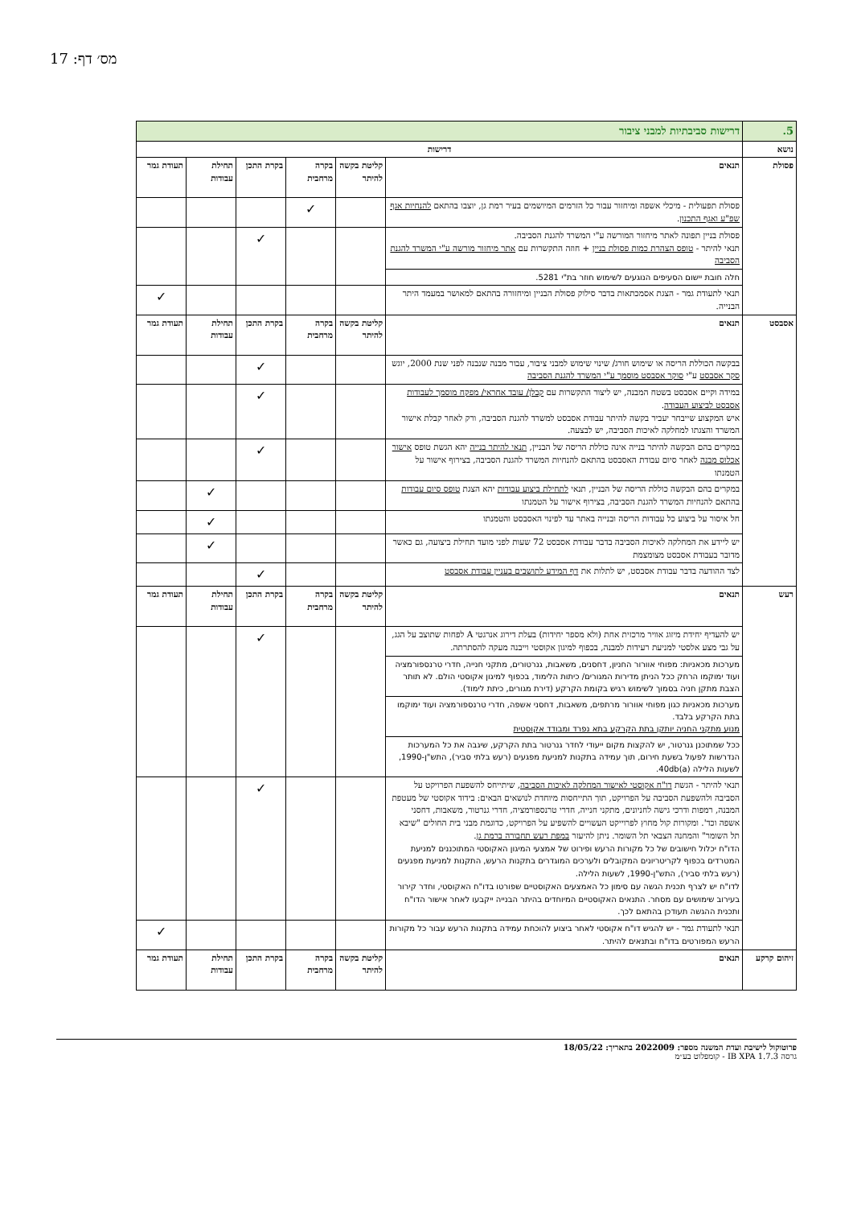מס׳ דף: 17
| 5. | דרישות סביבתיות למבני ציבור | | | | | |
| נושא | דרישות | | | | | |
| פסולת | תנאים | קליטת בקשה להיתר | בקרה מרחבית | בקרת התכן | תחילת עבודות | תעודת גמר |
| | פסולת תפעולית - מיכלי אשפה ומיחזור עבור כל הזרמים המיושמים בעיר רמת גן, יוצבו בהתאם להנחיות אגף שפ"ע ואגף התכנון . | | ✓ | | | |
| | פסולת בניין תפונה לאתר מיחזור המורשה ע"י המשרד להגנת הסביבה. תנאי להיתר - טופס הצהרת כמות פסולת בניין + חוזה התקשרות עם אתר מיחזור מורשה ע"י המשרד להגנת הסביבה | | | ✓ | | |
| | חלה חובת יישום הסעיפים הנוגעים לשימוש חוזר בת"י 5281. | | | | | |
| | תנאי לתעודת גמר - הצגת אסמכתאות בדבר סילוק פסולת הבניין ומיחזורה בהתאם למאושר במעמד היתר הבנייה. | | | | | ✓ |
| אסבסט | תנאים | קליטת בקשה להיתר | בקרה מרחבית | בקרת התכן | תחילת עבודות | תעודת גמר |
| | בבקשה הכוללת הריסה או שימוש חורג/ שינוי שימוש למבני ציבור, עבור מבנה שנבנה לפני שנת 2000, יוגש סקר אסבסט ע"י סוקר אסבסט מוסמך ע"י המשרד להגנת הסביבה | | | ✓ | | |
| | במידה וקיים אסבסט בשטח המבנה, יש ליצור התקשרות עם קבלן/ עובד אחראי/ מפקח מוסמך לעבודות אסבסט לביצוע העבודה . איש המקצוע שייבחר יעביר בקשה להיתר עבודת אסבסט למשרד להגנת הסביבה, ורק לאחר קבלת אישור המשרד והצגתו למחלקה לאיכות הסביבה, יש לבצעה. | | | ✓ | | |
| | במקרים בהם הבקשה להיתר בנייה אינה כוללת הריסה של הבניין, תנאי להיתר בנייה יהא הגשת טופס אישור אכלוס מבנה לאחר סיום עבודת האסבסט בהתאם להנחיות המשרד להגנת הסביבה, בצירוף אישור על הטמנתו | | | ✓ | | |
| | במקרים בהם הבקשה כוללת הריסה של הבניין, תנאי לתחילת ביצוע עבודות יהא הצגת טופס סיום עבודות בהתאם להנחיות המשרד להגנת הסביבה, בצירוף אישור על הטמנתו | | | | ✓ | |
| | חל איסור על ביצוע כל עבודות הריסה ובנייה באתר עד לפינוי האסבסט והטמנתו | | | | ✓ | |
| | יש ליידע את המחלקה לאיכות הסביבה בדבר עבודת אסבסט 72 שעות לפני מועד תחילת ביצועה, גם כאשר מדובר בעבודת אסבסט מצומצמת | | | | ✓ | |
| | לצד ההודעה בדבר עבודת אסבסט, יש לתלות את דף המידע לתושבים בעניין עבודת אסבסט | | | ✓ | | |
| רעש | תנאים | קליטת בקשה להיתר | בקרה מרחבית | בקרת התכן | תחילת עבודות | תעודת גמר |
| | יש להעדיף יחידת מיזוג אוויר מרכזית אחת (ולא מספר יחידות) בעלת דירוג אנרגטי A לפחות שתוצב על הגג, על גבי מצע אלסטי למניעת רעידות למבנה, בכפוף למיגון אקוסטי וייבנה מעקה להסתרתה. | | | ✓ | | |
| | מערכות מכאניות: מפוחי אוורור החניון, דחסנים, משאבות, גנרטורים, מתקני חנייה, חדרי טרנספורמציה ועוד ימוקמו הרחק ככל הניתן מדירות המגורים/ כיתות הלימוד, בכפוף למיגון אקוסטי הולם. לא תותר הצבת מתקן חניה בסמוך לשימוש רגיש בקומת הקרקע (דירת מגורים, כיתת לימוד). | | | | | |
| | מערכות מכאניות כגון מפוחי אוורור מרתפים, משאבות, דחסני אשפה, חדרי טרנספורמציה ועוד ימוקמו בתת הקרקע בלבד. מנוע מתקני החניה יותקן בתת הקרקע בתא נפרד ומבודד אקוסטית | | | | | |
| | ככל שמתוכנן גנרטור, יש להקצות מקום ייעודי לחדר גנרטור בתת הקרקע, שיגבה את כל המערכות הנדרשות לפעול בשעת חירום, תוך עמידה בתקנות למניעת מפגעים (רעש בלתי סביר), התש"ן-1990, לשעות הלילה 40db(a). | | | | | |
| | תנאי להיתר - הגשת דו"ח אקוסטי לאישור המחלקה לאיכות הסביבה , שיתייחס להשפעת הפרויקט על הסביבה ולהשפעת הסביבה על הפרויקט, תוך התייחסות מיוחדת לנושאים הבאים: בידוד אקוסטי של מעטפת המבנה, רמפות ודרכי גישה לחניונים, מתקני חנייה, חדרי טרנספורמציה, חדרי גנרטור, משאבות, דחסני אשפה וכד'. ומקורות קול מחוץ לפרוייקט העשויים להשפיע על הפרויקט, כדוגמת מבני בית החולים "שיבא תל השומר" והמחנה הצבאי תל השומר. ניתן להיעזר במפת רעש תחבורה ברמת גן . הדו"ח יכלול חישובים של כל מקורות הרעש ופירוט של אמצעי המיגון האקוסטי המתוכננים למניעת המטרדים בכפוף לקריטריונים המקובלים ולערכים המוגדרים בתקנות הרעש, התקנות למניעת מפגעים (רעש בלתי סביר), התש"ן-1990, לשעות הלילה. לדו"ח יש לצרף תכנית הגשה עם סימון כל האמצעים האקוסטיים שפורטו בדו"ח האקוסטי, וחדר קירור בעירוב שימושים עם מסחר. התנאים האקוסטיים המיוחדים בהיתר הבנייה ייקבעו לאחר אישור הדו"ח ותכנית ההגשה תעודכן בהתאם לכך. | | | ✓ | | |
| | תנאי לתעודת גמר - יש להגיש דו"ח אקוסטי לאחר ביצוע להוכחת עמידה בתקנות הרעש עבור כל מקורות הרעש המפורטים בדו"ח ובתנאים להיתר. | | | | | ✓ |
| זיהום קרקע | תנאים | קליטת בקשה להיתר | בקרה מרחבית | בקרת התכן | תחילת עבודות | תעודת גמר |
פרוטוקול לישיבת ועדת המשנה מספר: 2022009 בתאריך: 18/05/22
גרסה IB XPA 1.7.3 - קומפלוט בע״מ